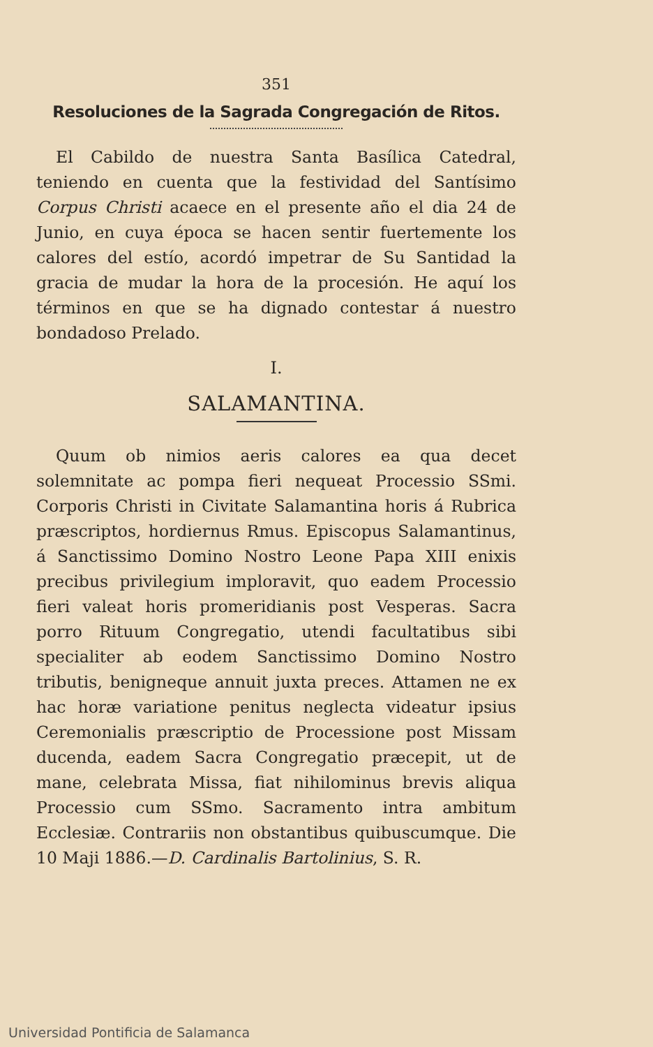351
Resoluciones de la Sagrada Congregación de Ritos.
El Cabildo de nuestra Santa Basílica Catedral, teniendo en cuenta que la festividad del Santísimo Corpus Christi acaece en el presente año el dia 24 de Junio, en cuya época se hacen sentir fuertemente los calores del estío, acordó impetrar de Su Santidad la gracia de mudar la hora de la procesión. He aquí los términos en que se ha dignado contestar á nuestro bondadoso Prelado.
I.
SALAMANTINA.
Quum ob nimios aeris calores ea qua decet solemnitate ac pompa fieri nequeat Processio SSmi. Corporis Christi in Civitate Salamantina horis á Rubrica præscriptos, hordiernus Rmus. Episcopus Salamantinus, á Sanctissimo Domino Nostro Leone Papa XIII enixis precibus privilegium imploravit, quo eadem Processio fieri valeat horis promeridianis post Vesperas. Sacra porro Rituum Congregatio, utendi facultatibus sibi specialiter ab eodem Sanctissimo Domino Nostro tributis, benigneque annuit juxta preces. Attamen ne ex hac horæ variatione penitus neglecta videatur ipsius Ceremonialis præscriptio de Processione post Missam ducenda, eadem Sacra Congregatio præcepit, ut de mane, celebrata Missa, fiat nihilominus brevis aliqua Processio cum SSmo. Sacramento intra ambitum Ecclesiæ. Contrariis non obstantibus quibuscumque. Die 10 Maji 1886.—D. Cardinalis Bartolinius, S. R.
Universidad Pontificia de Salamanca